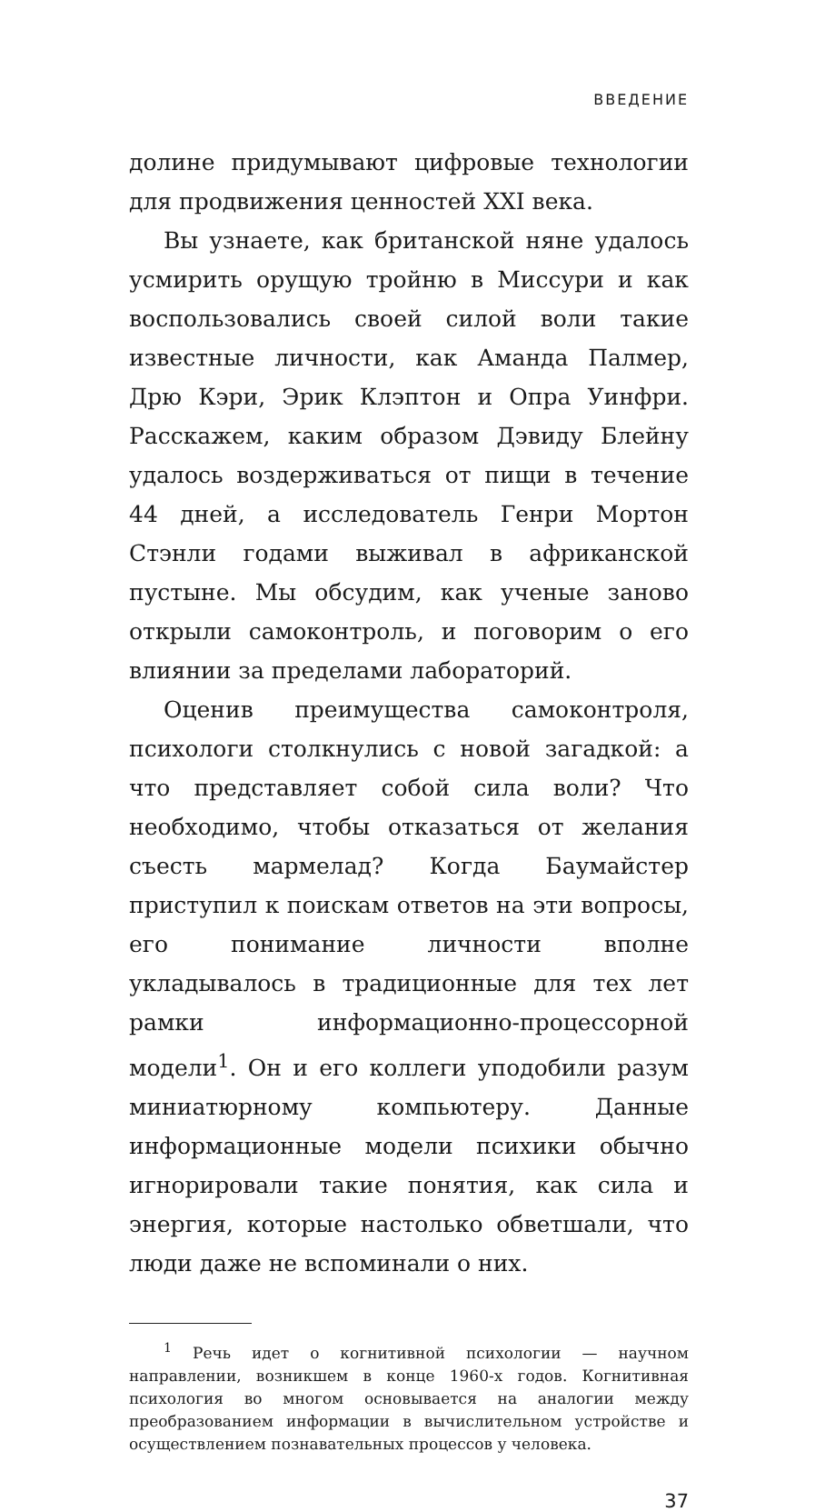ВВЕДЕНИЕ
долине придумывают цифровые технологии для продвижения ценностей XXI века.
Вы узнаете, как британской няне удалось усмирить орущую тройню в Миссури и как воспользовались своей силой воли такие известные личности, как Аманда Палмер, Дрю Кэри, Эрик Клэптон и Опра Уинфри. Расскажем, каким образом Дэвиду Блейну удалось воздерживаться от пищи в течение 44 дней, а исследователь Генри Мортон Стэнли годами выживал в африканской пустыне. Мы обсудим, как ученые заново открыли самоконтроль, и поговорим о его влиянии за пределами лабораторий.
Оценив преимущества самоконтроля, психологи столкнулись с новой загадкой: а что представляет собой сила воли? Что необходимо, чтобы отказаться от желания съесть мармелад? Когда Баумайстер приступил к поискам ответов на эти вопросы, его понимание личности вполне укладывалось в традиционные для тех лет рамки информационно-процессорной модели<sup>1</sup>. Он и его коллеги уподобили разум миниатюрному компьютеру. Данные информационные модели психики обычно игнорировали такие понятия, как сила и энергия, которые настолько обветшали, что люди даже не вспоминали о них.
<sup>1</sup> Речь идет о когнитивной психологии — научном направлении, возникшем в конце 1960-х годов. Когнитивная психология во многом основывается на аналогии между преобразованием информации в вычислительном устройстве и осуществлением познавательных процессов у человека.
37